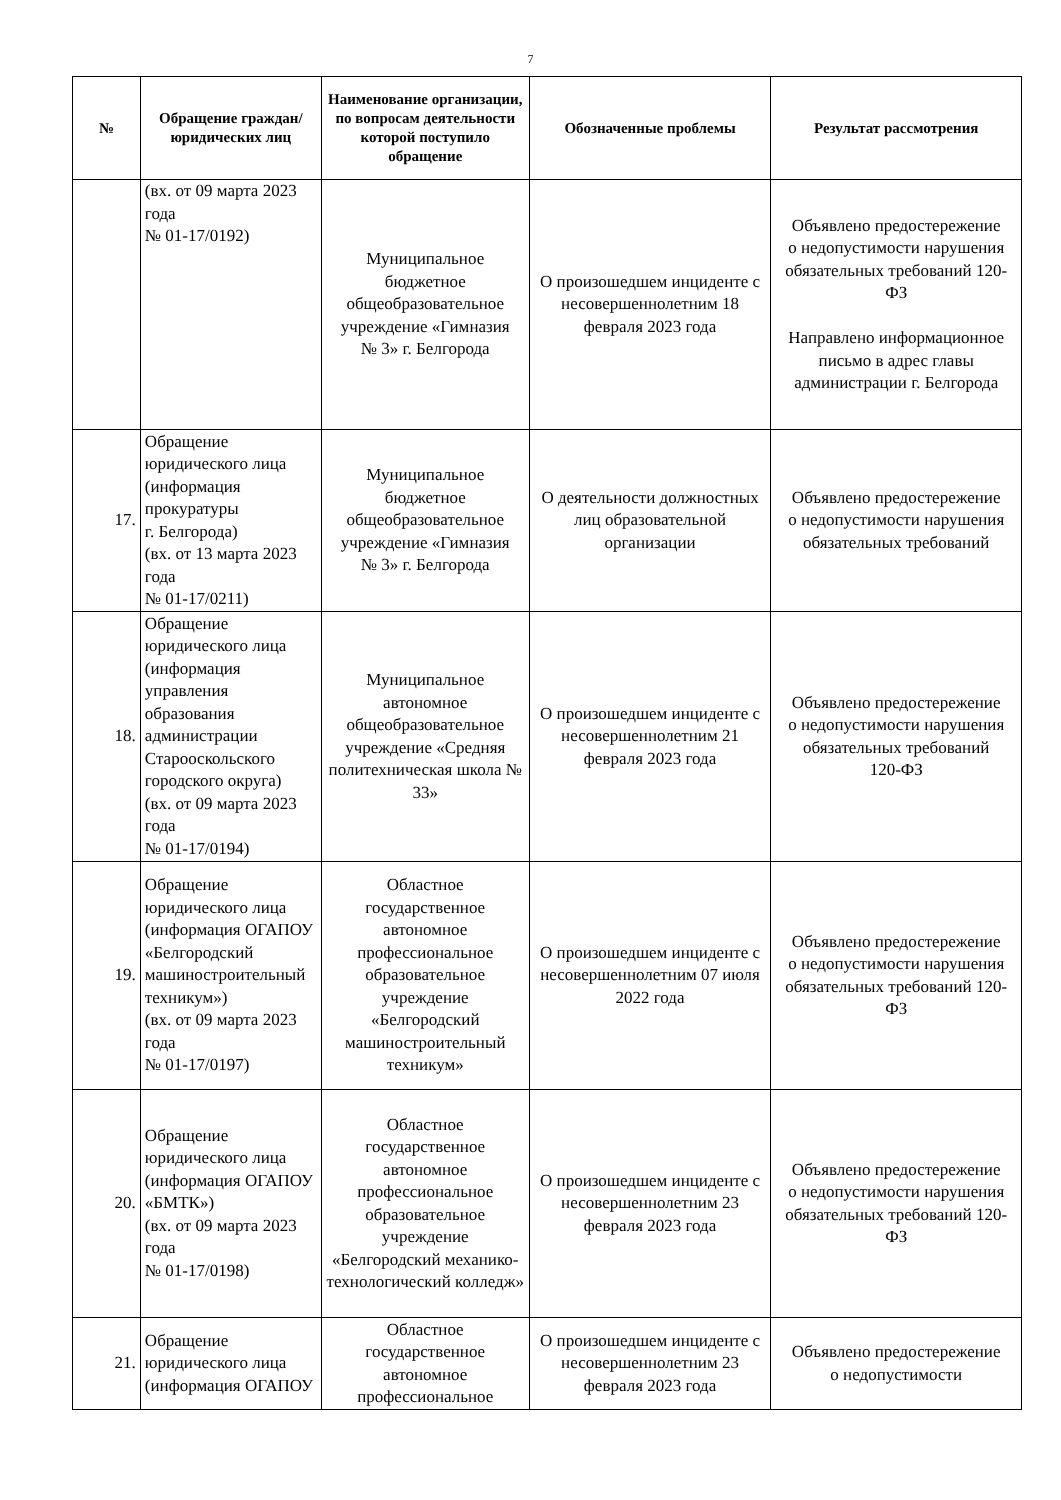7
| № | Обращение граждан/ юридических лиц | Наименование организации, по вопросам деятельности которой поступило обращение | Обозначенные проблемы | Результат рассмотрения |
| --- | --- | --- | --- | --- |
| | (вх. от 09 марта 2023 года № 01-17/0192) | Муниципальное бюджетное общеобразовательное учреждение «Гимназия № 3» г. Белгорода | О произошедшем инциденте с несовершеннолетним 18 февраля 2023 года | Объявлено предостережение о недопустимости нарушения обязательных требований 120-ФЗ Направлено информационное письмо в адрес главы администрации г. Белгорода |
| 17. | Обращение юридического лица (информация прокуратуры г. Белгорода) (вх. от 13 марта 2023 года № 01-17/0211) | Муниципальное бюджетное общеобразовательное учреждение «Гимназия № 3» г. Белгорода | О деятельности должностных лиц образовательной организации | Объявлено предостережение о недопустимости нарушения обязательных требований |
| 18. | Обращение юридического лица (информация управления образования администрации Старооскольского городского округа) (вх. от 09 марта 2023 года № 01-17/0194) | Муниципальное автономное общеобразовательное учреждение «Средняя политехническая школа № 33» | О произошедшем инциденте с несовершеннолетним 21 февраля 2023 года | Объявлено предостережение о недопустимости нарушения обязательных требований 120-ФЗ |
| 19. | Обращение юридического лица (информация ОГАПОУ «Белгородский машиностроительный техникум») (вх. от 09 марта 2023 года № 01-17/0197) | Областное государственное автономное профессиональное образовательное учреждение «Белгородский машиностроительный техникум» | О произошедшем инциденте с несовершеннолетним 07 июля 2022 года | Объявлено предостережение о недопустимости нарушения обязательных требований 120-ФЗ |
| 20. | Обращение юридического лица (информация ОГАПОУ «БМТК») (вх. от 09 марта 2023 года № 01-17/0198) | Областное государственное автономное профессиональное образовательное учреждение «Белгородский механико-технологический колледж» | О произошедшем инциденте с несовершеннолетним 23 февраля 2023 года | Объявлено предостережение о недопустимости нарушения обязательных требований 120-ФЗ |
| 21. | Обращение юридического лица (информация ОГАПОУ | Областное государственное автономное профессиональное | О произошедшем инциденте с несовершеннолетним 23 февраля 2023 года | Объявлено предостережение о недопустимости |